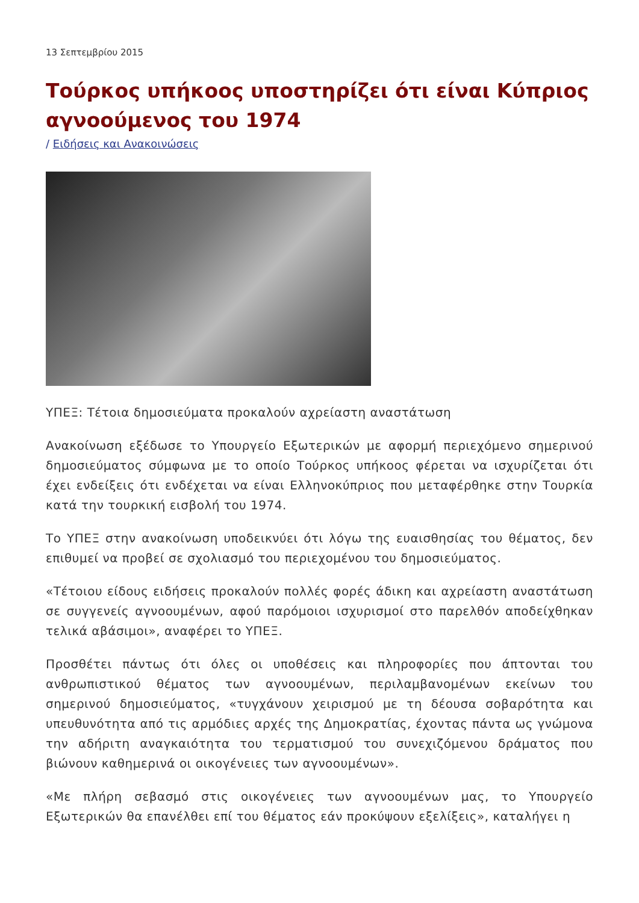13 Σεπτεμβρίου 2015
Τούρκος υπήκοος υποστηρίζει ότι είναι Κύπριος αγνοούμενος του 1974
/ Ειδήσεις και Ανακοινώσεις
ΥΠΕΞ: Τέτοια δημοσιεύματα προκαλούν αχρείαστη αναστάτωση
Ανακοίνωση εξέδωσε το Υπουργείο Εξωτερικών με αφορμή περιεχόμενο σημερινού δημοσιεύματος σύμφωνα με το οποίο Τούρκος υπήκοος φέρεται να ισχυρίζεται ότι έχει ενδείξεις ότι ενδέχεται να είναι Ελληνοκύπριος που μεταφέρθηκε στην Τουρκία κατά την τουρκική εισβολή του 1974.
Το ΥΠΕΞ στην ανακοίνωση υποδεικνύει ότι λόγω της ευαισθησίας του θέματος, δεν επιθυμεί να προβεί σε σχολιασμό του περιεχομένου του δημοσιεύματος.
«Τέτοιου είδους ειδήσεις προκαλούν πολλές φορές άδικη και αχρείαστη αναστάτωση σε συγγενείς αγνοουμένων, αφού παρόμοιοι ισχυρισμοί στο παρελθόν αποδείχθηκαν τελικά αβάσιμοι», αναφέρει το ΥΠΕΞ.
Προσθέτει πάντως ότι όλες οι υποθέσεις και πληροφορίες που άπτονται του ανθρωπιστικού θέματος των αγνοουμένων, περιλαμβανομένων εκείνων του σημερινού δημοσιεύματος, «τυγχάνουν χειρισμού με τη δέουσα σοβαρότητα και υπευθυνότητα από τις αρμόδιες αρχές της Δημοκρατίας, έχοντας πάντα ως γνώμονα την αδήριτη αναγκαιότητα του τερματισμού του συνεχιζόμενου δράματος που βιώνουν καθημερινά οι οικογένειες των αγνοουμένων».
«Με πλήρη σεβασμό στις οικογένειες των αγνοουμένων μας, το Υπουργείο Εξωτερικών θα επανέλθει επί του θέματος εάν προκύψουν εξελίξεις», καταλήγει η